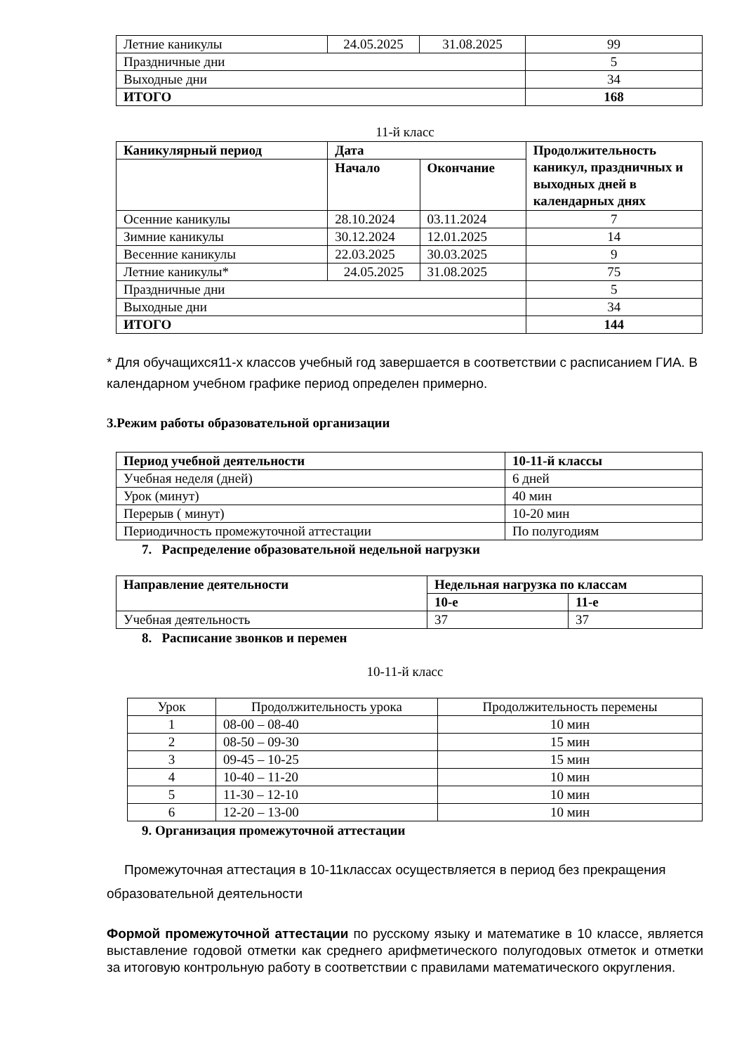| Летние каникулы | 24.05.2025 | 31.08.2025 | 99 |
| Праздничные дни | | | 5 |
| Выходные дни | | | 34 |
| ИТОГО | | | 168 |
11-й класс
| Каникулярный период | Дата | | Продолжительность каникул, праздничных и выходных дней в календарных днях |
| --- | --- | --- | --- |
| | Начало | Окончание | |
| Осенние каникулы | 28.10.2024 | 03.11.2024 | 7 |
| Зимние каникулы | 30.12.2024 | 12.01.2025 | 14 |
| Весенние каникулы | 22.03.2025 | 30.03.2025 | 9 |
| Летние каникулы* | 24.05.2025 | 31.08.2025 | 75 |
| Праздничные дни | | | 5 |
| Выходные дни | | | 34 |
| ИТОГО | | | 144 |
* Для обучащихся11-х классов учебный год завершается в соответствии с расписанием ГИА. В календарном учебном графике период определен примерно.
3.Режим работы образовательной организации
| Период учебной деятельности | 10-11-й классы |
| --- | --- |
| Учебная неделя (дней) | 6 дней |
| Урок (минут) | 40 мин |
| Перерыв ( минут) | 10-20 мин |
| Периодичность промежуточной аттестации | По полугодиям |
7. Распределение образовательной недельной нагрузки
| Направление деятельности | Недельная нагрузка по классам | |
| --- | --- | --- |
| | 10-е | 11-е |
| Учебная деятельность | 37 | 37 |
8. Расписание звонков и перемен
10-11-й класс
| Урок | Продолжительность урока | Продолжительность перемены |
| 1 | 08-00 – 08-40 | 10 мин |
| 2 | 08-50 – 09-30 | 15 мин |
| 3 | 09-45 – 10-25 | 15 мин |
| 4 | 10-40 – 11-20 | 10 мин |
| 5 | 11-30 – 12-10 | 10 мин |
| 6 | 12-20 – 13-00 | 10 мин |
9. Организация промежуточной аттестации
Промежуточная аттестация в 10-11классах осуществляется в период без прекращения образовательной деятельности
Формой промежуточной аттестации по русскому языку и математике в 10 классе, является выставление годовой отметки как среднего арифметического полугодовых отметок и отметки за итоговую контрольную работу в соответствии с правилами математического округления.